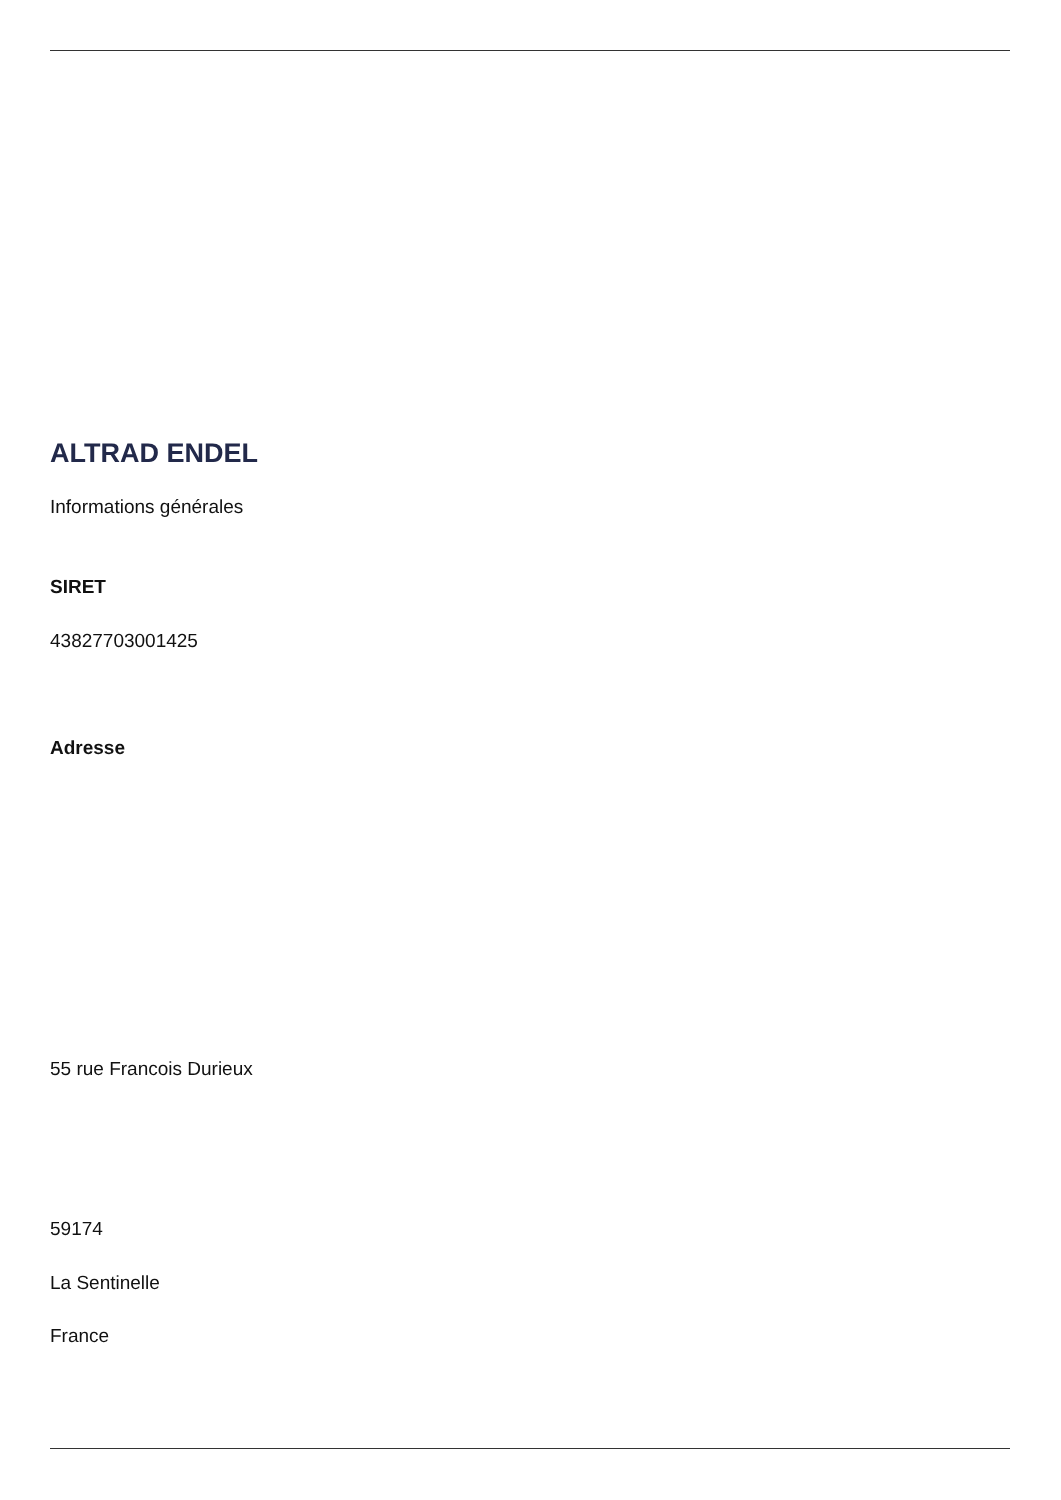ALTRAD ENDEL
Informations générales
SIRET
43827703001425
Adresse
55 rue Francois Durieux
59174
La Sentinelle
France